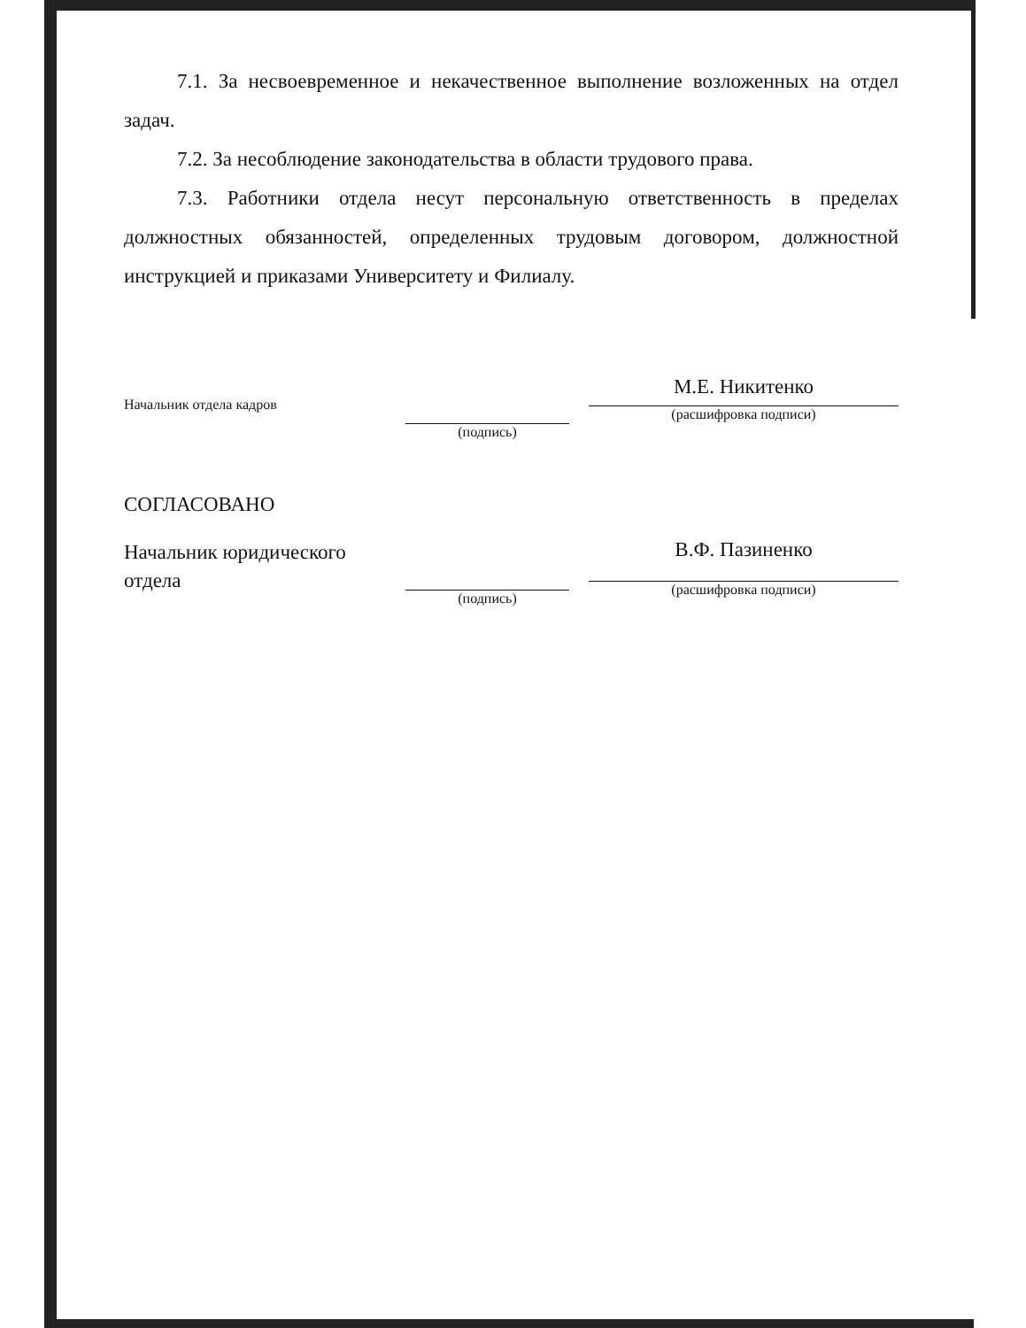7.1. За несвоевременное и некачественное выполнение возложенных на отдел задач.
7.2. За несоблюдение законодательства в области трудового права.
7.3. Работники отдела несут персональную ответственность в пределах должностных обязанностей, определенных трудовым договором, должностной инструкцией и приказами Университету и Филиалу.
Начальник отдела кадров
(подпись)
М.Е. Никитенко
(расшифровка подписи)
СОГЛАСОВАНО
Начальник юридического
отдела
(подпись)
В.Ф. Пазиненко
(расшифровка подписи)